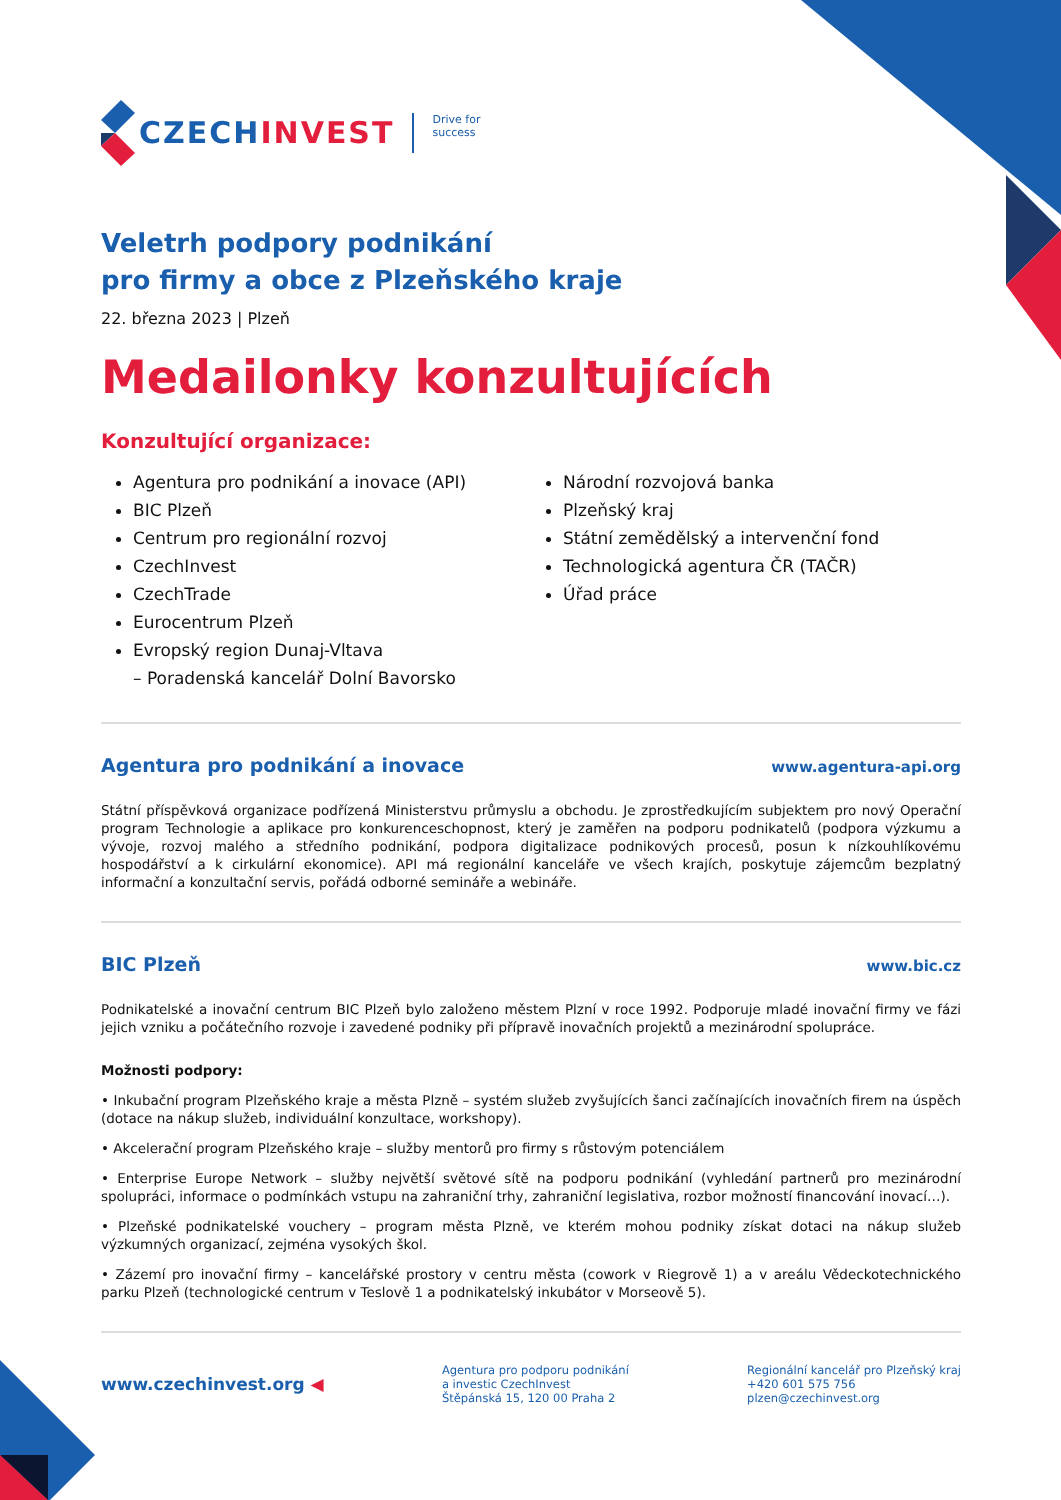CZECHINVEST
Drive for
success
Veletrh podpory podnikání
pro firmy a obce z Plzeňského kraje
22. března 2023 | Plzeň
Medailonky konzultujících
Konzultující organizace:
Agentura pro podnikání a inovace (API)
BIC Plzeň
Centrum pro regionální rozvoj
CzechInvest
CzechTrade
Eurocentrum Plzeň
Evropský region Dunaj-Vltava
– Poradenská kancelář Dolní Bavorsko
Národní rozvojová banka
Plzeňský kraj
Státní zemědělský a intervenční fond
Technologická agentura ČR (TAČR)
Úřad práce
Agentura pro podnikání a inovace www.agentura-api.org
Státní příspěvková organizace podřízená Ministerstvu průmyslu a obchodu. Je zprostředkujícím subjektem pro nový Operační program Technologie a aplikace pro konkurenceschopnost, který je zaměřen na podporu podnikatelů (podpora výzkumu a vývoje, rozvoj malého a středního podnikání, podpora digitalizace podnikových procesů, posun k nízkouhlíkovému hospodářství a k cirkulární ekonomice). API má regionální kanceláře ve všech krajích, poskytuje zájemcům bezplatný informační a konzultační servis, pořádá odborné semináře a webináře.
BIC Plzeň www.bic.cz
Podnikatelské a inovační centrum BIC Plzeň bylo založeno městem Plzní v roce 1992. Podporuje mladé inovační firmy ve fázi jejich vzniku a počátečního rozvoje i zavedené podniky při přípravě inovačních projektů a mezinárodní spolupráce.
Možnosti podpory:
• Inkubační program Plzeňského kraje a města Plzně – systém služeb zvyšujících šanci začínajících inovačních firem na úspěch (dotace na nákup služeb, individuální konzultace, workshopy).
• Akcelerační program Plzeňského kraje – služby mentorů pro firmy s růstovým potenciálem
• Enterprise Europe Network – služby největší světové sítě na podporu podnikání (vyhledání partnerů pro mezinárodní spolupráci, informace o podmínkách vstupu na zahraniční trhy, zahraniční legislativa, rozbor možností financování inovací…).
• Plzeňské podnikatelské vouchery – program města Plzně, ve kterém mohou podniky získat dotaci na nákup služeb výzkumných organizací, zejména vysokých škol.
• Zázemí pro inovační firmy – kancelářské prostory v centru města (cowork v Riegrově 1) a v areálu Vědeckotechnického parku Plzeň (technologické centrum v Teslově 1 a podnikatelský inkubátor v Morseově 5).
www.czechinvest.org ◀
Agentura pro podporu podnikání
a investic CzechInvest
Štěpánská 15, 120 00 Praha 2
Regionální kancelář pro Plzeňský kraj
+420 601 575 756
plzen@czechinvest.org